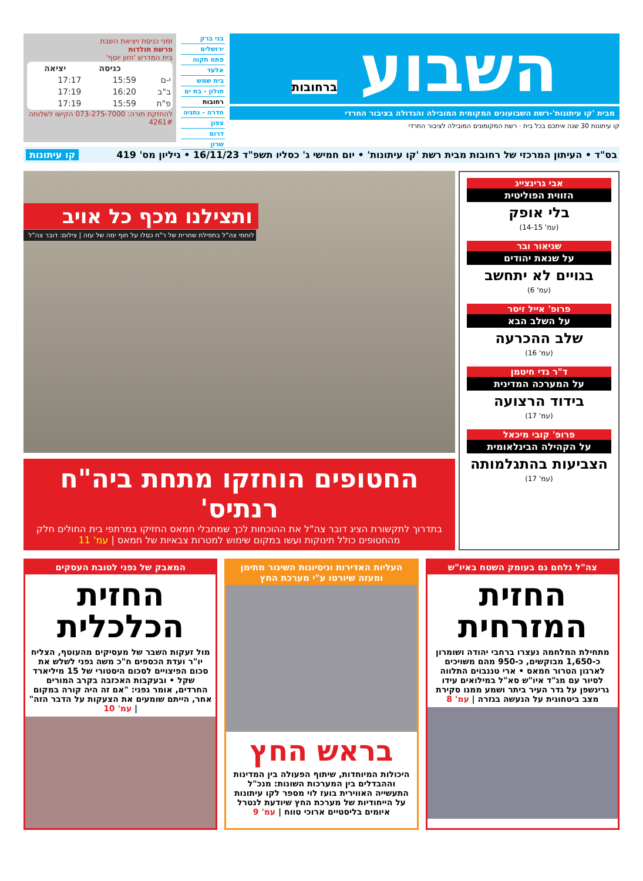השבוע ברחובות
מבית 'קו עיתונות'-רשת השבועונים המקומית המובילה והגדולה בציבור החרדי
קו עיתונות 30 שנה איתכם בכל בית · רשת המקומונים המובילה לציבור החרדי
בני ברק
ירושלים
פתח תקוה
אלעד
בית שמש
חולון - בת ים
רחובות
חדרה - נתניה
צפון
דרום
שרון
זמני כניסת ויציאת השבת
פרשת תולדות
בית המדרש 'חזון יוסף'
| | כניסה | יציאה |
| --- | --- | --- |
| י-ם | 15:59 | 17:17 |
| ב"ב | 16:20 | 17:19 |
| פ"ת | 15:59 | 17:19 |
להחזקת תורה: 073-275-7000 הקישו לשלוחה 4261#
בס"ד • העיתון המרכזי של רחובות מבית רשת 'קו עיתונות' • יום חמישי ג' כסליו תשפ"ד 16/11/23 • גיליון מס' 419 קו עיתונות
אבי גרינצייג
הזווית הפוליטית
בלי אופק
(עמ' 14-15)
שניאור ובר
על שנאת יהודים
בגויים לא יתחשב
(עמ' 6)
פרופ' אייל זיסר
על השלב הבא
שלב ההכרעה
(עמ' 16)
ד"ר גדי חיטמן
על המערכה המדינית
בידוד הרצועה
(עמ' 17)
פרופ' קובי מיכאל
על הקהילה הבינלאומית
הצביעות בהתגלמותה
(עמ' 17)
ותצילנו מכף כל אויב
לוחמי צה"ל בתפילת שחרית של ר"ח כסלו על חוף ימה של עזה | צילום: דובר צה"ל
החטופים הוחזקו מתחת ביה"ח רנתיס'
בתדרוך לתקשורת הציג דובר צה"ל את ההוכחות לכך שמחבלי חמאס החזיקו במרתפי בית החולים חלק מהחטופים כולל תינוקות ועשו במקום שימוש למטרות צבאיות של חמאס | עמ' 11
צה"ל נלחם גם בעומק השטח באיו"ש
החזית המזרחית
מתחילת המלחמה נעצרו ברחבי יהודה ושומרון כ-1,650 מבוקשים, כ-950 מהם משויכים לארגון הטרור חמאס • ארי טננבוים התלווה לסיור עם מג"ד איו"ש סא"ל במילואים עידו גרינשפן על גדר העיר ביתר ושמע ממנו סקירת מצב ביטחונית על הנעשה בגזרה | עמ' 8
העליות האדירות וניסיונות השיגור מתימן ומעזה שיורטו ע"י מערכת החץ
בראש החץ
היכולות המיוחדות, שיתוף הפעולה בין המדינות וההבדלים בין המערכות השונות: מנכ"ל התעשייה האווירית בועז לוי מספר לקו עיתונות על הייחודיות של מערכת החץ שיודעת לנטרל איומים בליסטיים ארוכי טווח | עמ' 9
המאבק של גפני לטובת העסקים
החזית הכלכלית
מול זעקות השבר של מעסיקים מהעוטף, הצליח יו"ר ועדת הכספים ח"כ משה גפני לשלש את סכום הפיצויים לסכום היסטורי של 15 מיליארד שקל • ובעקבות האכזבה בקרב המורים החרדים, אומר גפני: "אם זה היה קורה במקום אחר, הייתם שומעים את הצעקות על הדבר הזה" | עמ' 10